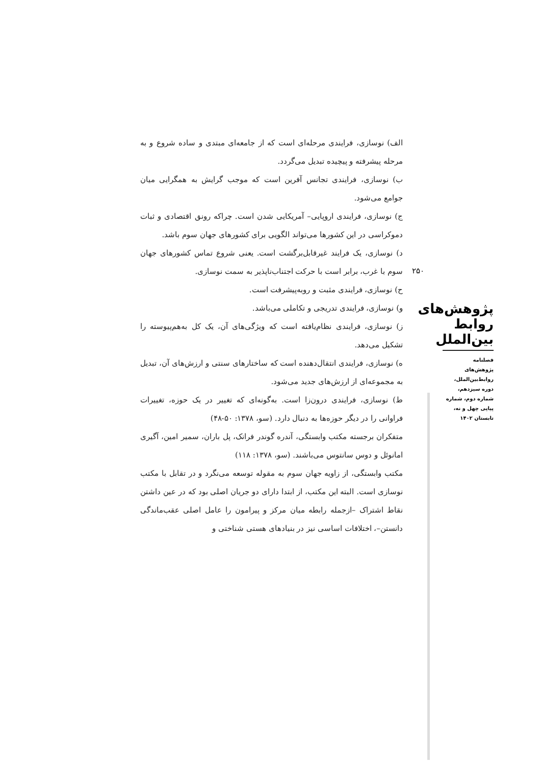الف) نوسازی، فرایندی مرحله‌ای است که از جامعه‌ای مبتدی و ساده شروع و به مرحله پیشرفته و پیچیده تبدیل می‌گردد.
ب) نوسازی، فرایندی تجانس آفرین است که موجب گرایش به همگرایی میان جوامع می‌شود.
ج) نوسازی، فرایندی اروپایی– آمریکایی شدن است. چراکه رونق اقتصادی و ثبات دموکراسی در این کشورها می‌تواند الگویی برای کشورهای جهان سوم باشد.
د) نوسازی، یک فرایند غیرقابل‌برگشت است. یعنی شروع تماس کشورهای جهان سوم با غرب، برابر است با حرکت اجتناب‌ناپذیر به سمت نوسازی.
ح) نوسازی، فرایندی مثبت و روبه‌پیشرفت است.
و) نوسازی، فرایندی تدریجی و تکاملی می‌باشد.
ز) نوسازی، فرایندی نظام‌یافته است که ویژگی‌های آن، یک کل به‌هم‌پیوسته را تشکیل می‌دهد.
ه) نوسازی، فرایندی انتقال‌دهنده است که ساختارهای سنتی و ارزش‌های آن، تبدیل به مجموعه‌ای از ارزش‌های جدید می‌شود.
ط) نوسازی، فرایندی درون‌زا است. به‌گونه‌ای که تغییر در یک حوزه، تغییرات فراوانی را در دیگر حوزه‌ها به دنبال دارد. (سو، ۱۳۷۸: ۵۰-۴۸)
متفکران برجسته مکتب وابستگی، آندره گوندر فرانک، پل باران، سمیر امین، آگیری امانوئل و دوس سانتوس می‌باشند. (سو، ۱۳۷۸: ۱۱۸)
مکتب وابستگی، از زاویه جهان سوم به مقوله توسعه می‌نگرد و در تقابل با مکتب نوسازی است. البته این مکتب، از ابتدا دارای دو جریان اصلی بود که در عین داشتن نقاط اشتراک –ازجمله رابطه میان مرکز و پیرامون را عامل اصلی عقب‌ماندگی دانستن–، اختلافات اساسی نیز در بنیادهای هستی شناختی و
۲۵۰
پژوهش‌های روابط بین‌الملل
فصلنامه
پژوهش‌های
روابط‌بین‌الملل،
دوره سیزدهم،
شماره دوم، شماره
پیاپی چهل و نه،
تابستان ۱۴۰۲